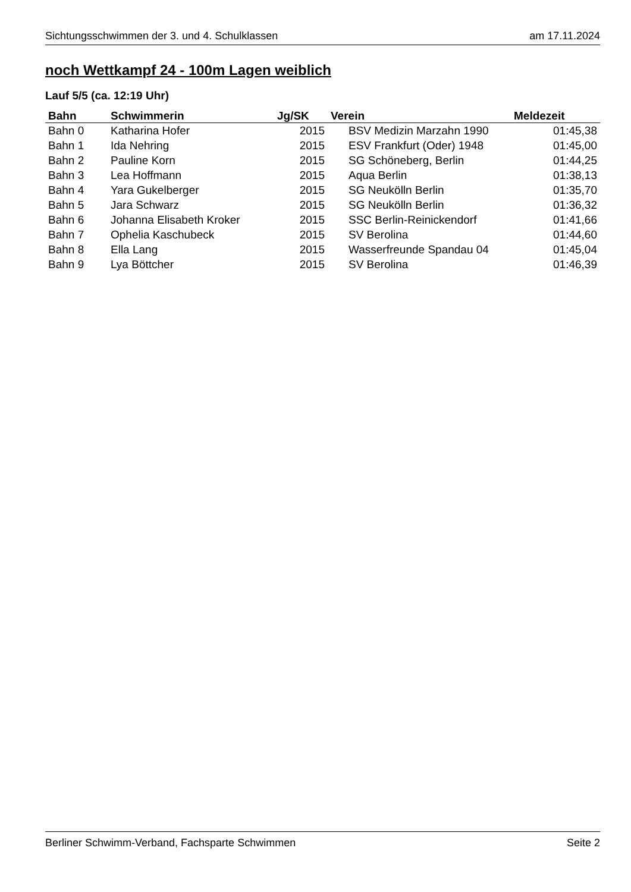Sichtungsschwimmen der 3. und 4. Schulklassen am 17.11.2024
noch Wettkampf 24 - 100m Lagen weiblich
Lauf 5/5 (ca. 12:19 Uhr)
| Bahn | Schwimmerin | Jg/SK | Verein | Meldezeit |
| --- | --- | --- | --- | --- |
| Bahn 0 | Katharina Hofer | 2015 | BSV Medizin Marzahn 1990 | 01:45,38 |
| Bahn 1 | Ida Nehring | 2015 | ESV Frankfurt (Oder) 1948 | 01:45,00 |
| Bahn 2 | Pauline Korn | 2015 | SG Schöneberg, Berlin | 01:44,25 |
| Bahn 3 | Lea Hoffmann | 2015 | Aqua Berlin | 01:38,13 |
| Bahn 4 | Yara Gukelberger | 2015 | SG Neukölln Berlin | 01:35,70 |
| Bahn 5 | Jara Schwarz | 2015 | SG Neukölln Berlin | 01:36,32 |
| Bahn 6 | Johanna Elisabeth Kroker | 2015 | SSC Berlin-Reinickendorf | 01:41,66 |
| Bahn 7 | Ophelia Kaschubeck | 2015 | SV Berolina | 01:44,60 |
| Bahn 8 | Ella Lang | 2015 | Wasserfreunde Spandau 04 | 01:45,04 |
| Bahn 9 | Lya Böttcher | 2015 | SV Berolina | 01:46,39 |
Berliner Schwimm-Verband, Fachsparte Schwimmen Seite 2